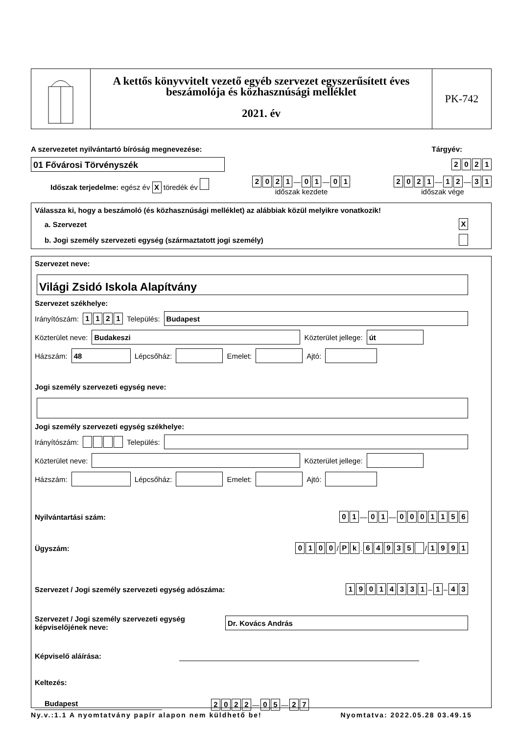A kettős könyvvitelt vezető egyéb szervezet egyszerűsített éves beszámolója és közhasznúsági melléklet
2021. év
PK-742
A szervezetet nyilvántartó bíróság megnevezése: Tárgyév:
01 Fővárosi Törvényszék
2021
Időszak terjedelme: egész év X töredék év 2021 — 01 — 01
időszak kezdete 2021 — 12 — 31
időszak vége
Válassza ki, hogy a beszámoló (és közhasznúsági melléklet) az alábbiak közül melyikre vonatkozik!
a. Szervezet X
b. Jogi személy szervezeti egység (származtatott jogi személy)
Szervezet neve:
Világi Zsidó Iskola Alapítvány
Szervezet székhelye:
Irányítószám: 1121 Település:
Budapest
Közterület neve:
Budakeszi
Közterület jellege:
út
Házszám:
48
Lépcsőház:
Emelet:
Ajtó:
Jogi személy szervezeti egység neve:
Jogi személy szervezeti egység székhelye:
Irányítószám: Település:
Közterület neve:
Közterület jellege:
Házszám:
Lépcsőház:
Emelet:
Ajtó:
Nyilvántartási szám: 01 — 01 — 0001156
Ügyszám: 0100 / Pk . 64935 / 1991
Szervezet / Jogi személy szervezeti egység adószáma: 19014331 – 1 – 43
Szervezet / Jogi személy szervezeti egység képviselőjének neve:
Dr. Kovács András
Képviselő aláírása:
Keltezés:
Budapest 2022 — 05 — 27
Ny.v.:1.1 A nyomtatvány papír alapon nem küldhető be! Nyomtatva: 2022.05.28 03.49.15